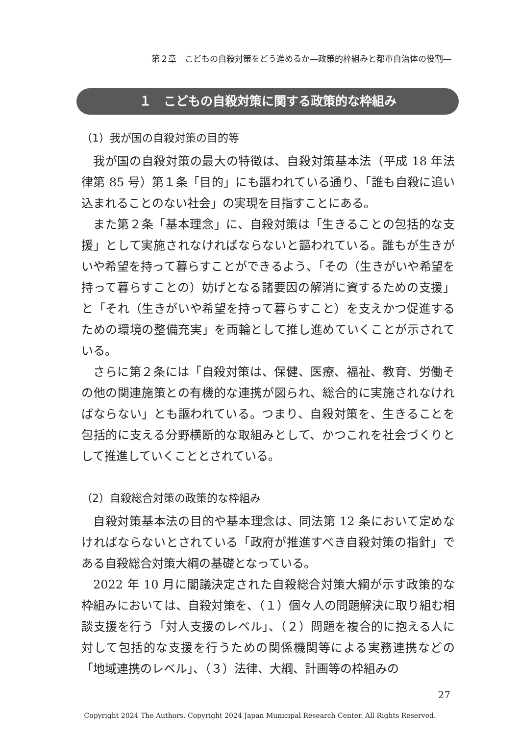第２章　こどもの自殺対策をどう進めるか―政策的枠組みと都市自治体の役割―
１　こどもの自殺対策に関する政策的な枠組み
（1）我が国の自殺対策の目的等
我が国の自殺対策の最大の特徴は、自殺対策基本法（平成 18 年法律第 85 号）第１条「目的」にも謳われている通り、「誰も自殺に追い込まれることのない社会」の実現を目指すことにある。
また第２条「基本理念」に、自殺対策は「生きることの包括的な支援」として実施されなければならないと謳われている。誰もが生きがいや希望を持って暮らすことができるよう、「その（生きがいや希望を持って暮らすことの）妨げとなる諸要因の解消に資するための支援」と「それ（生きがいや希望を持って暮らすこと）を支えかつ促進するための環境の整備充実」を両輪として推し進めていくことが示されている。
さらに第２条には「自殺対策は、保健、医療、福祉、教育、労働その他の関連施策との有機的な連携が図られ、総合的に実施されなければならない」とも謳われている。つまり、自殺対策を、生きることを包括的に支える分野横断的な取組みとして、かつこれを社会づくりとして推進していくこととされている。
（2）自殺総合対策の政策的な枠組み
自殺対策基本法の目的や基本理念は、同法第 12 条において定めなければならないとされている「政府が推進すべき自殺対策の指針」である自殺総合対策大綱の基礎となっている。
2022 年 10 月に閣議決定された自殺総合対策大綱が示す政策的な枠組みにおいては、自殺対策を、（１）個々人の問題解決に取り組む相談支援を行う「対人支援のレベル」、（２）問題を複合的に抱える人に対して包括的な支援を行うための関係機関等による実務連携などの「地域連携のレベル」、（３）法律、大綱、計画等の枠組みの
27
Copyright 2024 The Authors. Copyright 2024 Japan Municipal Research Center. All Rights Reserved.